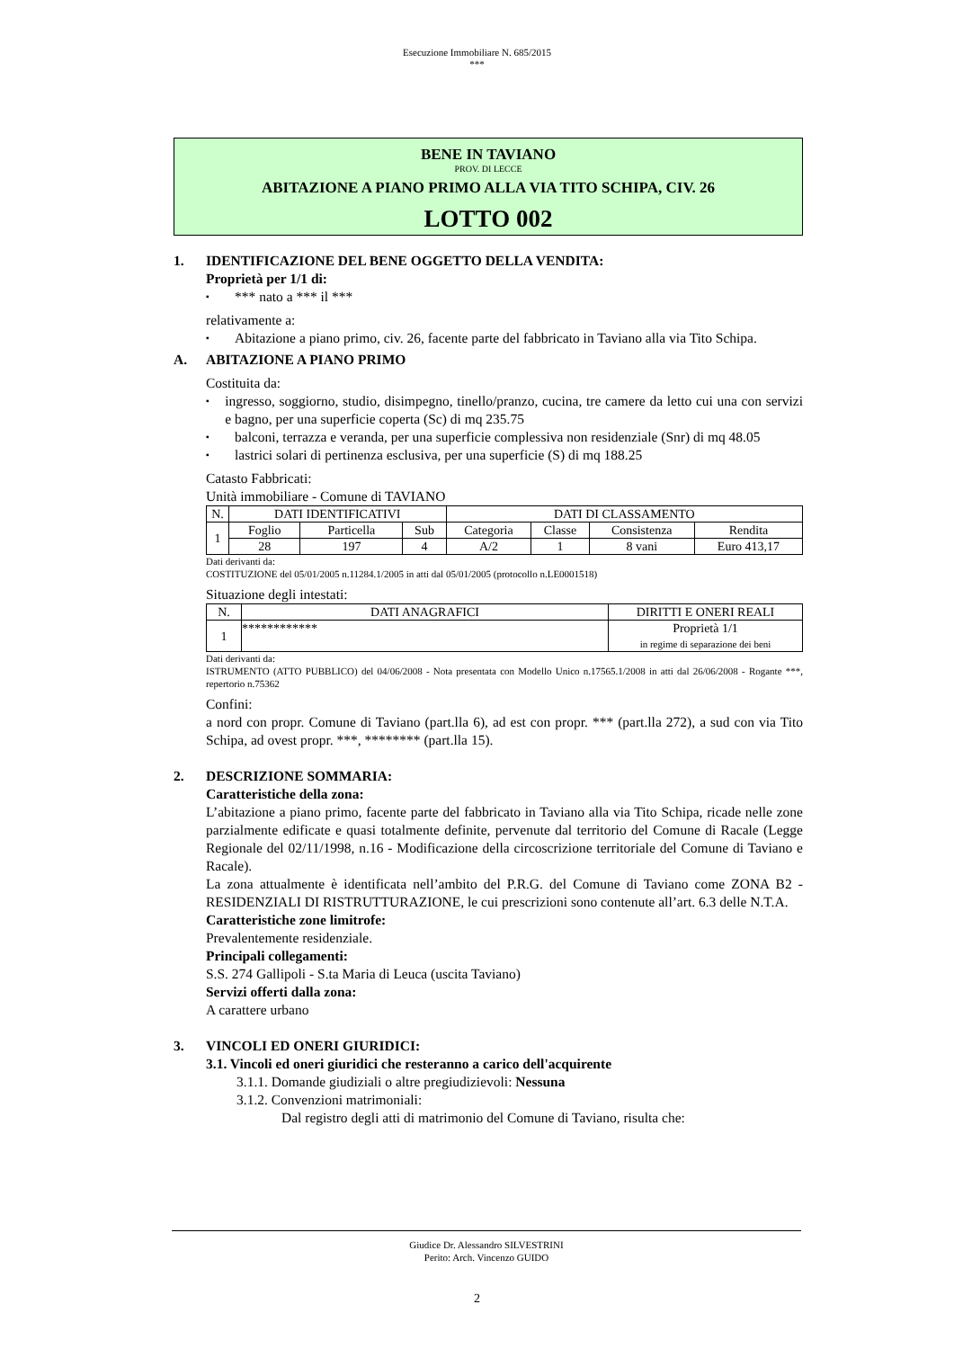Esecuzione Immobiliare N. 685/2015
***
BENE IN TAVIANO
PROV. DI LECCE
ABITAZIONE A PIANO PRIMO ALLA VIA TITO SCHIPA, CIV. 26
LOTTO 002
1. IDENTIFICAZIONE DEL BENE OGGETTO DELLA VENDITA:
Proprietà per 1/1 di:
▪ *** nato a *** il ***
relativamente a:
▪ Abitazione a piano primo, civ. 26, facente parte del fabbricato in Taviano alla via Tito Schipa.
A. ABITAZIONE A PIANO PRIMO
Costituita da:
▪ ingresso, soggiorno, studio, disimpegno, tinello/pranzo, cucina, tre camere da letto cui una con servizi e bagno, per una superficie coperta (Sc) di mq 235.75
▪ balconi, terrazza e veranda, per una superficie complessiva non residenziale (Snr) di mq 48.05
▪ lastrici solari di pertinenza esclusiva, per una superficie (S) di mq 188.25
Catasto Fabbricati:
Unità immobiliare - Comune di TAVIANO
| N. | DATI IDENTIFICATIVI | | | DATI DI CLASSAMENTO | | | |
| --- | --- | --- | --- | --- | --- | --- | --- |
| 1 | Foglio | Particella | Sub | Categoria | Classe | Consistenza | Rendita |
| | 28 | 197 | 4 | A/2 | 1 | 8 vani | Euro 413,17 |
Dati derivanti da:
COSTITUZIONE del 05/01/2005 n.11284.1/2005 in atti dal 05/01/2005 (protocollo n.LE0001518)
Situazione degli intestati:
| N. | DATI ANAGRAFICI | DIRITTI E ONERI REALI |
| --- | --- | --- |
| 1 | ************ | Proprietà 1/1 in regime di separazione dei beni |
Dati derivanti da:
ISTRUMENTO (ATTO PUBBLICO) del 04/06/2008 - Nota presentata con Modello Unico n.17565.1/2008 in atti dal 26/06/2008 - Rogante ***, repertorio n.75362
Confini:
a nord con propr. Comune di Taviano (part.lla 6), ad est con propr. *** (part.lla 272), a sud con via Tito Schipa, ad ovest propr. ***, ******** (part.lla 15).
2. DESCRIZIONE SOMMARIA:
Caratteristiche della zona:
L’abitazione a piano primo, facente parte del fabbricato in Taviano alla via Tito Schipa, ricade nelle zone parzialmente edificate e quasi totalmente definite, pervenute dal territorio del Comune di Racale (Legge Regionale del 02/11/1998, n.16 - Modificazione della circoscrizione territoriale del Comune di Taviano e Racale).
La zona attualmente è identificata nell’ambito del P.R.G. del Comune di Taviano come ZONA B2 - RESIDENZIALI DI RISTRUTTURAZIONE, le cui prescrizioni sono contenute all’art. 6.3 delle N.T.A.
Caratteristiche zone limitrofe:
Prevalentemente residenziale.
Principali collegamenti:
S.S. 274 Gallipoli - S.ta Maria di Leuca (uscita Taviano)
Servizi offerti dalla zona:
A carattere urbano
3. VINCOLI ED ONERI GIURIDICI:
3.1. Vincoli ed oneri giuridici che resteranno a carico dell'acquirente
3.1.1. Domande giudiziali o altre pregiudizievoli: Nessuna
3.1.2. Convenzioni matrimoniali:
Dal registro degli atti di matrimonio del Comune di Taviano, risulta che:
Giudice Dr. Alessandro SILVESTRINI
Perito: Arch. Vincenzo GUIDO
2